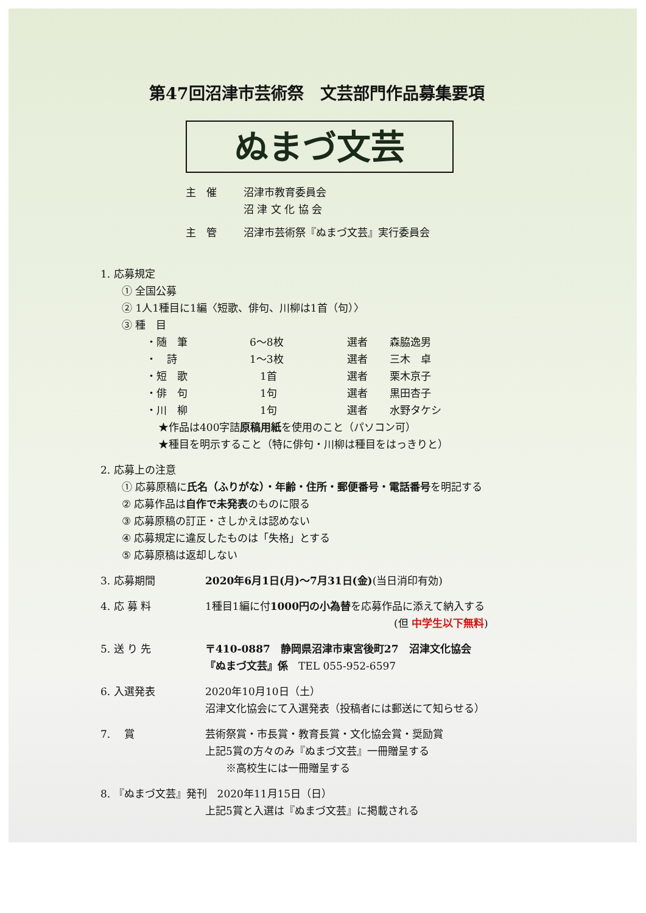第47回沼津市芸術祭　文芸部門作品募集要項
ぬまづ文芸
主　催 沼津市教育委員会
沼 津 文 化 協 会
主　管 沼津市芸術祭『ぬまづ文芸』実行委員会
1. 応募規定
① 全国公募
② 1人1種目に1編〈短歌、俳句、川柳は1首（句）〉
③ 種　目
・随　筆 6〜8枚 選者 森脇逸男
・　詩 1〜3枚 選者 三木　卓
・短　歌 　1首 選者 栗木京子
・俳　句 　1句 選者 黒田杏子
・川　柳 　1句 選者 水野タケシ
★作品は400字詰原稿用紙を使用のこと（パソコン可）
★種目を明示すること（特に俳句・川柳は種目をはっきりと）
2. 応募上の注意
① 応募原稿に氏名（ふりがな）・年齢・住所・郵便番号・電話番号を明記する
② 応募作品は自作で未発表のものに限る
③ 応募原稿の訂正・さしかえは認めない
④ 応募規定に違反したものは「失格」とする
⑤ 応募原稿は返却しない
3. 応募期間 2020年6月1日(月)〜7月31日(金)(当日消印有効)
4. 応 募 料 1種目1編に付1000円の小為替を応募作品に添えて納入する
(但 中学生以下無料)
5. 送 り 先 〒410-0887　静岡県沼津市東宮後町27　沼津文化協会
『ぬまづ文芸』係　TEL 055-952-6597
6. 入選発表 2020年10月10日（土）
沼津文化協会にて入選発表（投稿者には郵送にて知らせる）
7. 　賞 芸術祭賞・市長賞・教育長賞・文化協会賞・奨励賞
上記5賞の方々のみ『ぬまづ文芸』一冊贈呈する
　　※高校生には一冊贈呈する
8. 『ぬまづ文芸』発刊　2020年11月15日（日）
上記5賞と入選は『ぬまづ文芸』に掲載される